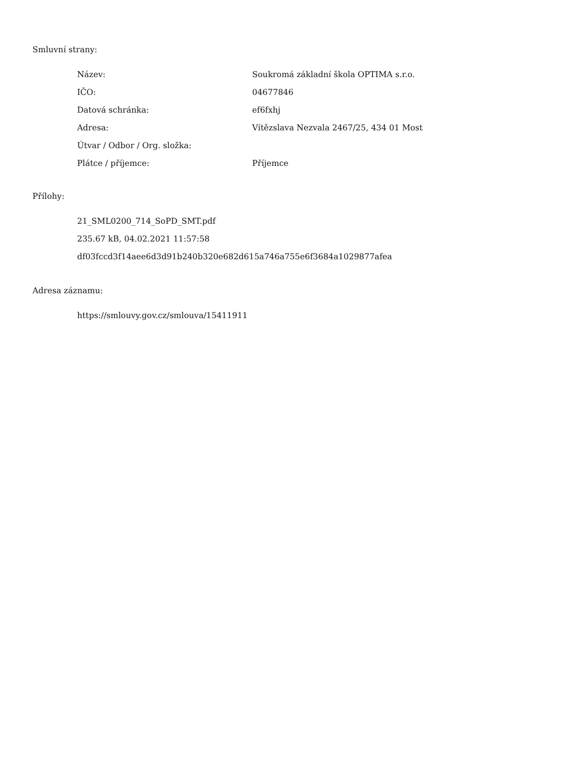Smluvní strany:
| Název: | Soukromá základní škola OPTIMA s.r.o. |
| IČO: | 04677846 |
| Datová schránka: | ef6fxhj |
| Adresa: | Vítězslava Nezvala 2467/25, 434 01 Most |
| Útvar / Odbor / Org. složka: | |
| Plátce / příjemce: | Příjemce |
Přílohy:
21_SML0200_714_SoPD_SMT.pdf
235.67 kB, 04.02.2021 11:57:58
df03fccd3f14aee6d3d91b240b320e682d615a746a755e6f3684a1029877afea
Adresa záznamu:
https://smlouvy.gov.cz/smlouva/15411911